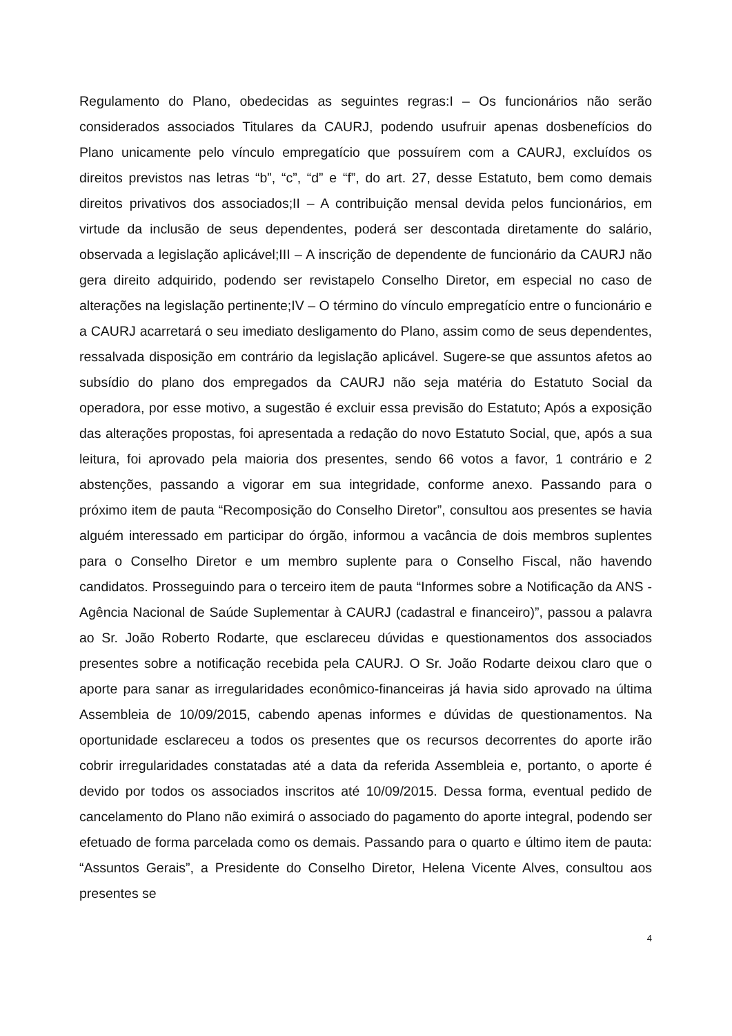Regulamento do Plano, obedecidas as seguintes regras:I – Os funcionários não serão considerados associados Titulares da CAURJ, podendo usufruir apenas dosbenefícios do Plano unicamente pelo vínculo empregatício que possuírem com a CAURJ, excluídos os direitos previstos nas letras “b”, “c”, “d” e “f”, do art. 27, desse Estatuto, bem como demais direitos privativos dos associados;II – A contribuição mensal devida pelos funcionários, em virtude da inclusão de seus dependentes, poderá ser descontada diretamente do salário, observada a legislação aplicável;III – A inscrição de dependente de funcionário da CAURJ não gera direito adquirido, podendo ser revistapelo Conselho Diretor, em especial no caso de alterações na legislação pertinente;IV – O término do vínculo empregatício entre o funcionário e a CAURJ acarretará o seu imediato desligamento do Plano, assim como de seus dependentes, ressalvada disposição em contrário da legislação aplicável. Sugere-se que assuntos afetos ao subsídio do plano dos empregados da CAURJ não seja matéria do Estatuto Social da operadora, por esse motivo, a sugestão é excluir essa previsão do Estatuto; Após a exposição das alterações propostas, foi apresentada a redação do novo Estatuto Social, que, após a sua leitura, foi aprovado pela maioria dos presentes, sendo 66 votos a favor, 1 contrário e 2 abstenções, passando a vigorar em sua integridade, conforme anexo. Passando para o próximo item de pauta “Recomposição do Conselho Diretor”, consultou aos presentes se havia alguém interessado em participar do órgão, informou a vacância de dois membros suplentes para o Conselho Diretor e um membro suplente para o Conselho Fiscal, não havendo candidatos. Prosseguindo para o terceiro item de pauta “Informes sobre a Notificação da ANS - Agência Nacional de Saúde Suplementar à CAURJ (cadastral e financeiro)”, passou a palavra ao Sr. João Roberto Rodarte, que esclareceu dúvidas e questionamentos dos associados presentes sobre a notificação recebida pela CAURJ. O Sr. João Rodarte deixou claro que o aporte para sanar as irregularidades econômico-financeiras já havia sido aprovado na última Assembleia de 10/09/2015, cabendo apenas informes e dúvidas de questionamentos. Na oportunidade esclareceu a todos os presentes que os recursos decorrentes do aporte irão cobrir irregularidades constatadas até a data da referida Assembleia e, portanto, o aporte é devido por todos os associados inscritos até 10/09/2015. Dessa forma, eventual pedido de cancelamento do Plano não eximirá o associado do pagamento do aporte integral, podendo ser efetuado de forma parcelada como os demais. Passando para o quarto e último item de pauta: “Assuntos Gerais”, a Presidente do Conselho Diretor, Helena Vicente Alves, consultou aos presentes se
4